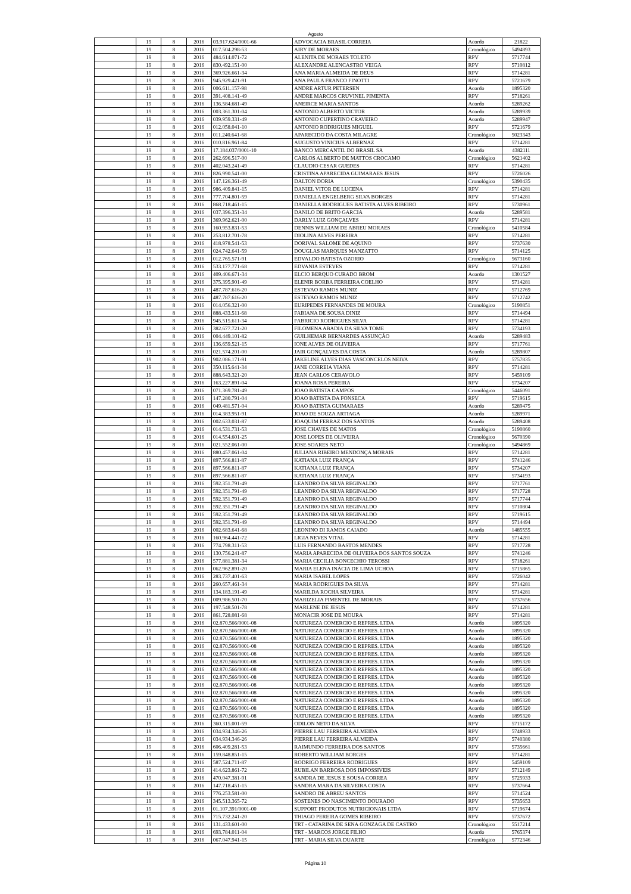Agosto
| | 19 | 8 | 2016 | 03.917.624/0001-66 | ADVOCACIA BRASIL CORREIA | Acordo | 21822 |
| | 19 | 8 | 2016 | 017.504.298-53 | AIRY DE MORAES | Cronológico | 5494893 |
| | 19 | 8 | 2016 | 484.614.071-72 | ALENITA DE MORAES TOLETO | RPV | 5717744 |
| | 19 | 8 | 2016 | 830.492.151-00 | ALEXANDRE ALENCASTRO VEIGA | RPV | 5710812 |
| | 19 | 8 | 2016 | 369.926.661-34 | ANA MARIA ALMEIDA DE DEUS | RPV | 5714281 |
| | 19 | 8 | 2016 | 945.929.421-91 | ANA PAULA FRANCO FINOTTI | RPV | 5721679 |
| | 19 | 8 | 2016 | 006.611.157-98 | ANDRE ARTUR PETERSEN | Acordo | 1895320 |
| | 19 | 8 | 2016 | 391.408.141-49 | ANDRE MARCOS CRUVINEL PIMENTA | RPV | 5718261 |
| | 19 | 8 | 2016 | 136.584.681-49 | ANEIRCE MARIA SANTOS | Acordo | 5289262 |
| | 19 | 8 | 2016 | 003.361.301-04 | ANTONIO ALBERTO VICTOR | Acordo | 5289939 |
| | 19 | 8 | 2016 | 039.959.331-49 | ANTONIO CUPERTINO CRAVEIRO | Acordo | 5289947 |
| | 19 | 8 | 2016 | 012.058.041-10 | ANTONIO RODRIGUES MIGUEL | RPV | 5721679 |
| | 19 | 8 | 2016 | 011.240.641-68 | APARECIDO DA COSTA MILAGRE | Cronológico | 5023343 |
| | 19 | 8 | 2016 | 010.816.961-84 | AUGUSTO VINICIUS ALBERNAZ | RPV | 5714281 |
| | 19 | 8 | 2016 | 17.184.037/0001-10 | BANCO MERCANTIL DO BRASIL SA | Acordo | 4382111 |
| | 19 | 8 | 2016 | 262.696.517-00 | CARLOS ALBERTO DE MATTOS CROCAMO | Cronológico | 5621402 |
| | 19 | 8 | 2016 | 402.043.241-49 | CLAUDIO CESAR GUEDES | RPV | 5714281 |
| | 19 | 8 | 2016 | 826.990.541-00 | CRISTINA APARECIDA GUIMARAES JESUS | RPV | 5726026 |
| | 19 | 8 | 2016 | 147.126.361-49 | DALTON DORIA | Cronológico | 5390435 |
| | 19 | 8 | 2016 | 986.409.841-15 | DANIEL VITOR DE LUCENA | RPV | 5714281 |
| | 19 | 8 | 2016 | 777.704.801-59 | DANIELLA ENGELBERG SILVA BORGES | RPV | 5714281 |
| | 19 | 8 | 2016 | 868.718.461-15 | DANIELLA RODRIGUES BATISTA ALVES RIBEIRO | RPV | 5730961 |
| | 19 | 8 | 2016 | 037.396.351-34 | DANILO DE BRITO GARCIA | Acordo | 5289581 |
| | 19 | 8 | 2016 | 369.962.621-00 | DARLY LUIZ GONÇALVES | RPV | 5714281 |
| | 19 | 8 | 2016 | 160.953.831-53 | DENNIS WILLIAM DE ABREU MORAES | Cronológico | 5410584 |
| | 19 | 8 | 2016 | 253.812.701-78 | DIOLINA ALVES PEREIRA | RPV | 5714281 |
| | 19 | 8 | 2016 | 418.978.541-53 | DORIVAL SALOME DE AQUINO | RPV | 5737630 |
| | 19 | 8 | 2016 | 024.742.641-59 | DOUGLAS MARQUES MANZATTO | RPV | 5714125 |
| | 19 | 8 | 2016 | 012.765.571-91 | EDVALDO BATISTA OZORIO | Cronológico | 5673160 |
| | 19 | 8 | 2016 | 533.177.771-68 | EDVANIA ESTEVES | RPV | 5714281 |
| | 19 | 8 | 2016 | 409.406.671-34 | ELCIO BERQUO CURADO BROM | Acordo | 1301527 |
| | 19 | 8 | 2016 | 375.395.901-49 | ELENIR BORBA FERREIRA COELHO | RPV | 5714281 |
| | 19 | 8 | 2016 | 487.787.616-20 | ESTEVAO RAMOS MUNIZ | RPV | 5712769 |
| | 19 | 8 | 2016 | 487.787.616-20 | ESTEVAO RAMOS MUNIZ | RPV | 5712742 |
| | 19 | 8 | 2016 | 014.056.321-00 | EURIPEDES FERNANDES DE MOURA | Cronológico | 5190851 |
| | 19 | 8 | 2016 | 888.433.511-68 | FABIANA DE SOUSA DINIZ | RPV | 5714494 |
| | 19 | 8 | 2016 | 945.515.611-34 | FABRICIO RODRIGUES SILVA | RPV | 5714281 |
| | 19 | 8 | 2016 | 382.677.721-20 | FILOMENA ABADIA DA SILVA TOME | RPV | 5734193 |
| | 19 | 8 | 2016 | 004.449.101-82 | GUILHEMAR BERNARDES ASSUNÇÃO | Acordo | 5289483 |
| | 19 | 8 | 2016 | 136.659.521-15 | IONE ALVES DE OLIVEIRA | RPV | 5717761 |
| | 19 | 8 | 2016 | 021.574.201-00 | JAIR GONÇALVES DA COSTA | Acordo | 5289807 |
| | 19 | 8 | 2016 | 902.086.171-91 | JAKELINE ALVES DIAS VASCONCELOS NEIVA | RPV | 5757835 |
| | 19 | 8 | 2016 | 350.115.641-34 | JANE CORREIA VIANA | RPV | 5714281 |
| | 19 | 8 | 2016 | 888.643.321-20 | JEAN CARLOS CERAVOLO | RPV | 5459109 |
| | 19 | 8 | 2016 | 163.227.891-04 | JOANA ROSA PEREIRA | RPV | 5734207 |
| | 19 | 8 | 2016 | 071.369.781-49 | JOAO BATISTA CAMPOS | Cronológico | 5446091 |
| | 19 | 8 | 2016 | 147.280.791-04 | JOAO BATISTA DA FONSECA | RPV | 5719615 |
| | 19 | 8 | 2016 | 049.481.571-04 | JOAO BATISTA GUIMARAES | Acordo | 5289475 |
| | 19 | 8 | 2016 | 014.383.951-91 | JOAO DE SOUZA ARTIAGA | Acordo | 5289971 |
| | 19 | 8 | 2016 | 002.633.031-87 | JOAQUIM FERRAZ DOS SANTOS | Acordo | 5289408 |
| | 19 | 8 | 2016 | 014.531.731-53 | JOSE CHAVES DE MATOS | Cronológico | 5190860 |
| | 19 | 8 | 2016 | 014.554.601-25 | JOSE LOPES DE OLIVEIRA | Cronológico | 5670390 |
| | 19 | 8 | 2016 | 021.552.061-00 | JOSE SOARES NETO | Cronológico | 5494869 |
| | 19 | 8 | 2016 | 880.457.061-04 | JULIANA RIBEIRO MENDONÇA MORAIS | RPV | 5714281 |
| | 19 | 8 | 2016 | 897.566.811-87 | KATIANA LUIZ FRANÇA | RPV | 5741246 |
| | 19 | 8 | 2016 | 897.566.811-87 | KATIANA LUIZ FRANÇA | RPV | 5734207 |
| | 19 | 8 | 2016 | 897.566.811-87 | KATIANA LUIZ FRANÇA | RPV | 5734193 |
| | 19 | 8 | 2016 | 592.351.791-49 | LEANDRO DA SILVA REGINALDO | RPV | 5717761 |
| | 19 | 8 | 2016 | 592.351.791-49 | LEANDRO DA SILVA REGINALDO | RPV | 5717728 |
| | 19 | 8 | 2016 | 592.351.791-49 | LEANDRO DA SILVA REGINALDO | RPV | 5717744 |
| | 19 | 8 | 2016 | 592.351.791-49 | LEANDRO DA SILVA REGINALDO | RPV | 5710804 |
| | 19 | 8 | 2016 | 592.351.791-49 | LEANDRO DA SILVA REGINALDO | RPV | 5719615 |
| | 19 | 8 | 2016 | 592.351.791-49 | LEANDRO DA SILVA REGINALDO | RPV | 5714494 |
| | 19 | 8 | 2016 | 002.683.641-68 | LEONINO DI RAMOS CAIADO | Acordo | 1485555 |
| | 19 | 8 | 2016 | 160.964.441-72 | LIGIA NEVES VITAL | RPV | 5714281 |
| | 19 | 8 | 2016 | 774.798.311-53 | LUIS FERNANDO BASTOS MENDES | RPV | 5717728 |
| | 19 | 8 | 2016 | 130.756.241-87 | MARIA APARECIDA DE OLIVEIRA DOS SANTOS SOUZA | RPV | 5741246 |
| | 19 | 8 | 2016 | 577.881.381-34 | MARIA CECILIA BONCECHIO TEROSSI | RPV | 5718261 |
| | 19 | 8 | 2016 | 062.962.891-20 | MARIA ELENA INÁCIA DE LIMA UCHOA | RPV | 5715865 |
| | 19 | 8 | 2016 | 283.737.401-63 | MARIA ISABEL LOPES | RPV | 5726042 |
| | 19 | 8 | 2016 | 260.657.461-34 | MARIA RODRIGUES DA SILVA | RPV | 5714281 |
| | 19 | 8 | 2016 | 134.183.191-49 | MARILDA ROCHA SILVEIRA | RPV | 5714281 |
| | 19 | 8 | 2016 | 009.986.501-70 | MARIZELIA PIMENTEL DE MORAIS | RPV | 5737656 |
| | 19 | 8 | 2016 | 197.548.501-78 | MARLENE DE JESUS | RPV | 5714281 |
| | 19 | 8 | 2016 | 861.728.081-68 | MONACIR JOSE DE MOURA | RPV | 5714281 |
| | 19 | 8 | 2016 | 02.870.566/0001-08 | NATUREZA COMERCIO E REPRES. LTDA | Acordo | 1895320 |
| | 19 | 8 | 2016 | 02.870.566/0001-08 | NATUREZA COMERCIO E REPRES. LTDA | Acordo | 1895320 |
| | 19 | 8 | 2016 | 02.870.566/0001-08 | NATUREZA COMERCIO E REPRES. LTDA | Acordo | 1895320 |
| | 19 | 8 | 2016 | 02.870.566/0001-08 | NATUREZA COMERCIO E REPRES. LTDA | Acordo | 1895320 |
| | 19 | 8 | 2016 | 02.870.566/0001-08 | NATUREZA COMERCIO E REPRES. LTDA | Acordo | 1895320 |
| | 19 | 8 | 2016 | 02.870.566/0001-08 | NATUREZA COMERCIO E REPRES. LTDA | Acordo | 1895320 |
| | 19 | 8 | 2016 | 02.870.566/0001-08 | NATUREZA COMERCIO E REPRES. LTDA | Acordo | 1895320 |
| | 19 | 8 | 2016 | 02.870.566/0001-08 | NATUREZA COMERCIO E REPRES. LTDA | Acordo | 1895320 |
| | 19 | 8 | 2016 | 02.870.566/0001-08 | NATUREZA COMERCIO E REPRES. LTDA | Acordo | 1895320 |
| | 19 | 8 | 2016 | 02.870.566/0001-08 | NATUREZA COMERCIO E REPRES. LTDA | Acordo | 1895320 |
| | 19 | 8 | 2016 | 02.870.566/0001-08 | NATUREZA COMERCIO E REPRES. LTDA | Acordo | 1895320 |
| | 19 | 8 | 2016 | 02.870.566/0001-08 | NATUREZA COMERCIO E REPRES. LTDA | Acordo | 1895320 |
| | 19 | 8 | 2016 | 02.870.566/0001-08 | NATUREZA COMERCIO E REPRES. LTDA | Acordo | 1895320 |
| | 19 | 8 | 2016 | 360.315.001-59 | ODILON NETO DA SILVA | RPV | 5715172 |
| | 19 | 8 | 2016 | 034.934.346-26 | PIERRE LAU FERREIRA ALMEIDA | RPV | 5748933 |
| | 19 | 8 | 2016 | 034.934.346-26 | PIERRE LAU FERREIRA ALMEIDA | RPV | 5740380 |
| | 19 | 8 | 2016 | 606.409.281-53 | RAIMUNDO FERREIRA DOS SANTOS | RPV | 5735661 |
| | 19 | 8 | 2016 | 159.848.851-15 | ROBERTO WILLIAM BORGES | RPV | 5714281 |
| | 19 | 8 | 2016 | 587.524.711-87 | RODRIGO FERREIRA RODRIGUES | RPV | 5459109 |
| | 19 | 8 | 2016 | 414.623.861-72 | RUBILAN BARBOSA DOS IMPOSSIVEIS | RPV | 5712149 |
| | 19 | 8 | 2016 | 470.047.381-91 | SANDRA DE JESUS E SOUSA CORREA | RPV | 5725933 |
| | 19 | 8 | 2016 | 147.718.451-15 | SANDRA MARA DA SILVEIRA COSTA | RPV | 5737664 |
| | 19 | 8 | 2016 | 776.253.581-00 | SANDRO DE ABREU SANTOS | RPV | 5714524 |
| | 19 | 8 | 2016 | 345.513.365-72 | SOSTENES DO NASCIMENTO DOURADO | RPV | 5735653 |
| | 19 | 8 | 2016 | 01.107.391/0001-00 | SUPPORT PRODUTOS NUTRICIONAIS LTDA | RPV | 5719674 |
| | 19 | 8 | 2016 | 715.732.241-20 | THIAGO PEREIRA GOMES RIBEIRO | RPV | 5737672 |
| | 19 | 8 | 2016 | 131.433.601-00 | TRT - CATARINA DE SENA GONZAGA DE CASTRO | Cronológico | 5517214 |
| | 19 | 8 | 2016 | 693.784.011-04 | TRT - MARCOS JORGE FILHO | Acordo | 5765374 |
| | 19 | 8 | 2016 | 067.047.941-15 | TRT - MARIA SILVA DUARTE | Cronológico | 5772346 |
Página 10